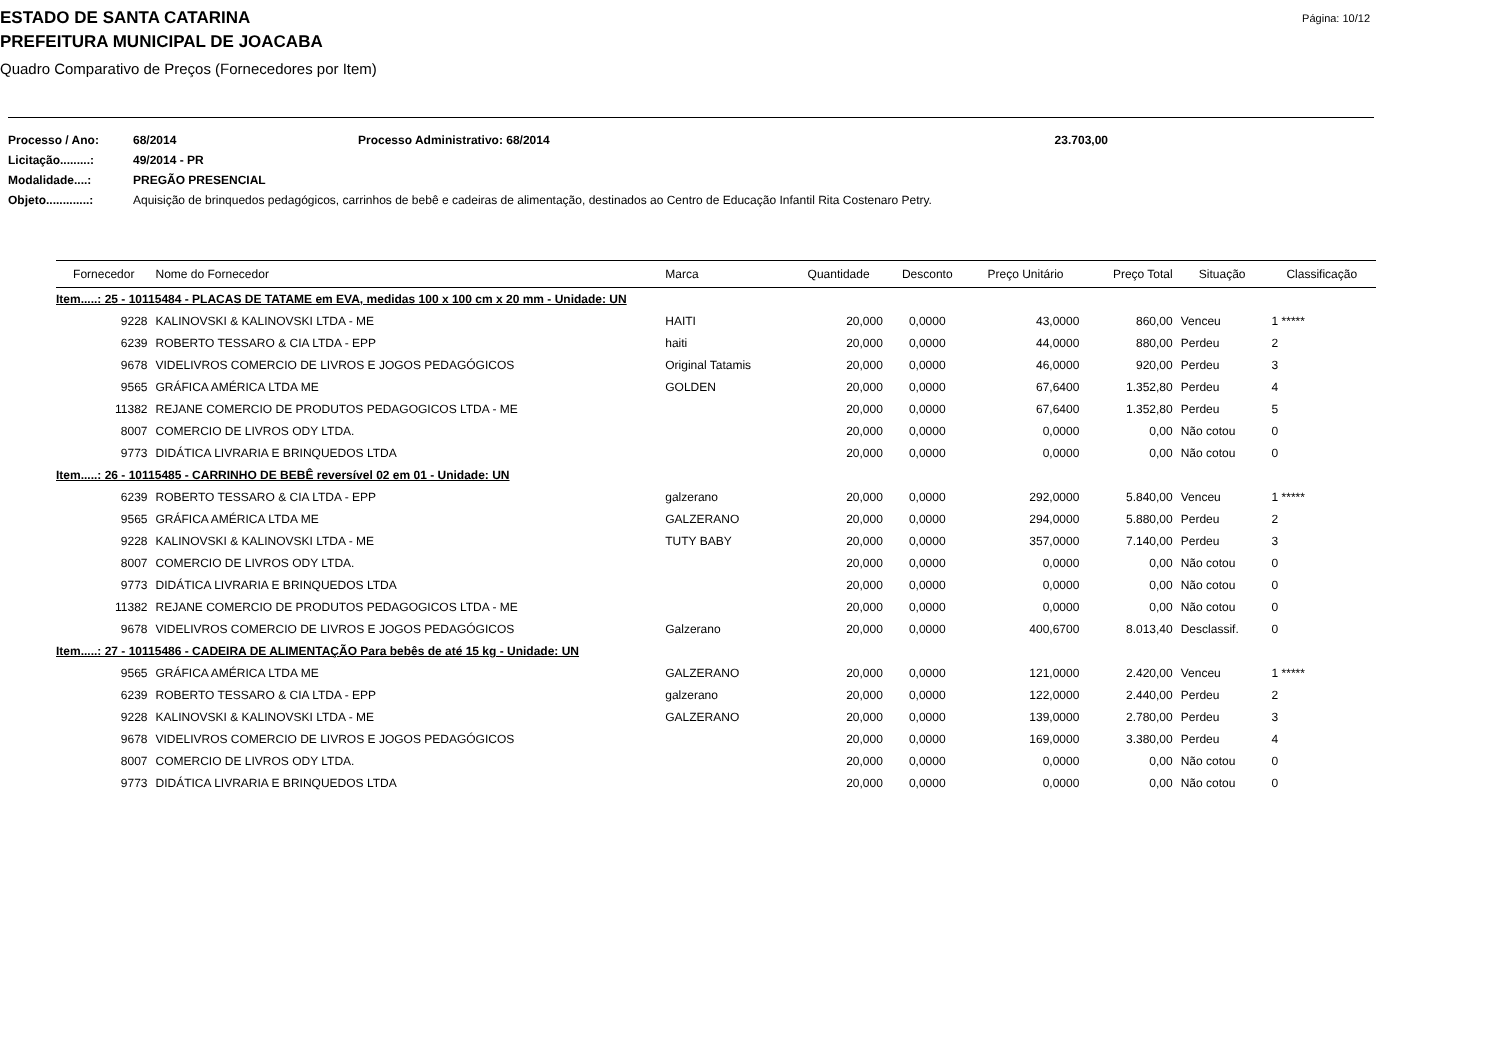ESTADO DE SANTA CATARINA
Página: 10/12
PREFEITURA MUNICIPAL DE JOACABA
Quadro Comparativo de Preços (Fornecedores por Item)
| Processo / Ano: | 68/2014 | Processo Administrativo: 68/2014 | 23.703,00 |
| Licitação.........: | 49/2014 - PR | | |
| Modalidade....: | PREGÃO PRESENCIAL | | |
| Objeto.............: | Aquisição de brinquedos pedagógicos, carrinhos de bebê e cadeiras de alimentação, destinados ao Centro de Educação Infantil Rita Costenaro Petry. | | |
| Fornecedor | Nome do Fornecedor | Marca | Quantidade | Desconto | Preço Unitário | Preço Total | Situação | Classificação |
| --- | --- | --- | --- | --- | --- | --- | --- | --- |
| Item.....: 25 - 10115484 - PLACAS DE TATAME em EVA, medidas 100 x 100 cm x 20 mm - Unidade: UN | | | | | | | | |
| 9228 | KALINOVSKI & KALINOVSKI LTDA - ME | HAITI | 20,000 | 0,0000 | 43,0000 | 860,00 | Venceu | 1 ***** |
| 6239 | ROBERTO TESSARO & CIA LTDA - EPP | haiti | 20,000 | 0,0000 | 44,0000 | 880,00 | Perdeu | 2 |
| 9678 | VIDELIVROS COMERCIO DE LIVROS E JOGOS PEDAGÓGICOS | Original Tatamis | 20,000 | 0,0000 | 46,0000 | 920,00 | Perdeu | 3 |
| 9565 | GRÁFICA AMÉRICA LTDA ME | GOLDEN | 20,000 | 0,0000 | 67,6400 | 1.352,80 | Perdeu | 4 |
| 11382 | REJANE COMERCIO DE PRODUTOS PEDAGOGICOS LTDA - ME | | 20,000 | 0,0000 | 67,6400 | 1.352,80 | Perdeu | 5 |
| 8007 | COMERCIO DE LIVROS ODY LTDA. | | 20,000 | 0,0000 | 0,0000 | 0,00 | Não cotou | 0 |
| 9773 | DIDÁTICA LIVRARIA E BRINQUEDOS LTDA | | 20,000 | 0,0000 | 0,0000 | 0,00 | Não cotou | 0 |
| Item.....: 26 - 10115485 - CARRINHO DE BEBÊ reversível 02 em 01 - Unidade: UN | | | | | | | | |
| 6239 | ROBERTO TESSARO & CIA LTDA - EPP | galzerano | 20,000 | 0,0000 | 292,0000 | 5.840,00 | Venceu | 1 ***** |
| 9565 | GRÁFICA AMÉRICA LTDA ME | GALZERANO | 20,000 | 0,0000 | 294,0000 | 5.880,00 | Perdeu | 2 |
| 9228 | KALINOVSKI & KALINOVSKI LTDA - ME | TUTY BABY | 20,000 | 0,0000 | 357,0000 | 7.140,00 | Perdeu | 3 |
| 8007 | COMERCIO DE LIVROS ODY LTDA. | | 20,000 | 0,0000 | 0,0000 | 0,00 | Não cotou | 0 |
| 9773 | DIDÁTICA LIVRARIA E BRINQUEDOS LTDA | | 20,000 | 0,0000 | 0,0000 | 0,00 | Não cotou | 0 |
| 11382 | REJANE COMERCIO DE PRODUTOS PEDAGOGICOS LTDA - ME | | 20,000 | 0,0000 | 0,0000 | 0,00 | Não cotou | 0 |
| 9678 | VIDELIVROS COMERCIO DE LIVROS E JOGOS PEDAGÓGICOS | Galzerano | 20,000 | 0,0000 | 400,6700 | 8.013,40 | Desclassif. | 0 |
| Item.....: 27 - 10115486 - CADEIRA DE ALIMENTAÇÃO Para bebês de até 15 kg - Unidade: UN | | | | | | | | |
| 9565 | GRÁFICA AMÉRICA LTDA ME | GALZERANO | 20,000 | 0,0000 | 121,0000 | 2.420,00 | Venceu | 1 ***** |
| 6239 | ROBERTO TESSARO & CIA LTDA - EPP | galzerano | 20,000 | 0,0000 | 122,0000 | 2.440,00 | Perdeu | 2 |
| 9228 | KALINOVSKI & KALINOVSKI LTDA - ME | GALZERANO | 20,000 | 0,0000 | 139,0000 | 2.780,00 | Perdeu | 3 |
| 9678 | VIDELIVROS COMERCIO DE LIVROS E JOGOS PEDAGÓGICOS | | 20,000 | 0,0000 | 169,0000 | 3.380,00 | Perdeu | 4 |
| 8007 | COMERCIO DE LIVROS ODY LTDA. | | 20,000 | 0,0000 | 0,0000 | 0,00 | Não cotou | 0 |
| 9773 | DIDÁTICA LIVRARIA E BRINQUEDOS LTDA | | 20,000 | 0,0000 | 0,0000 | 0,00 | Não cotou | 0 |